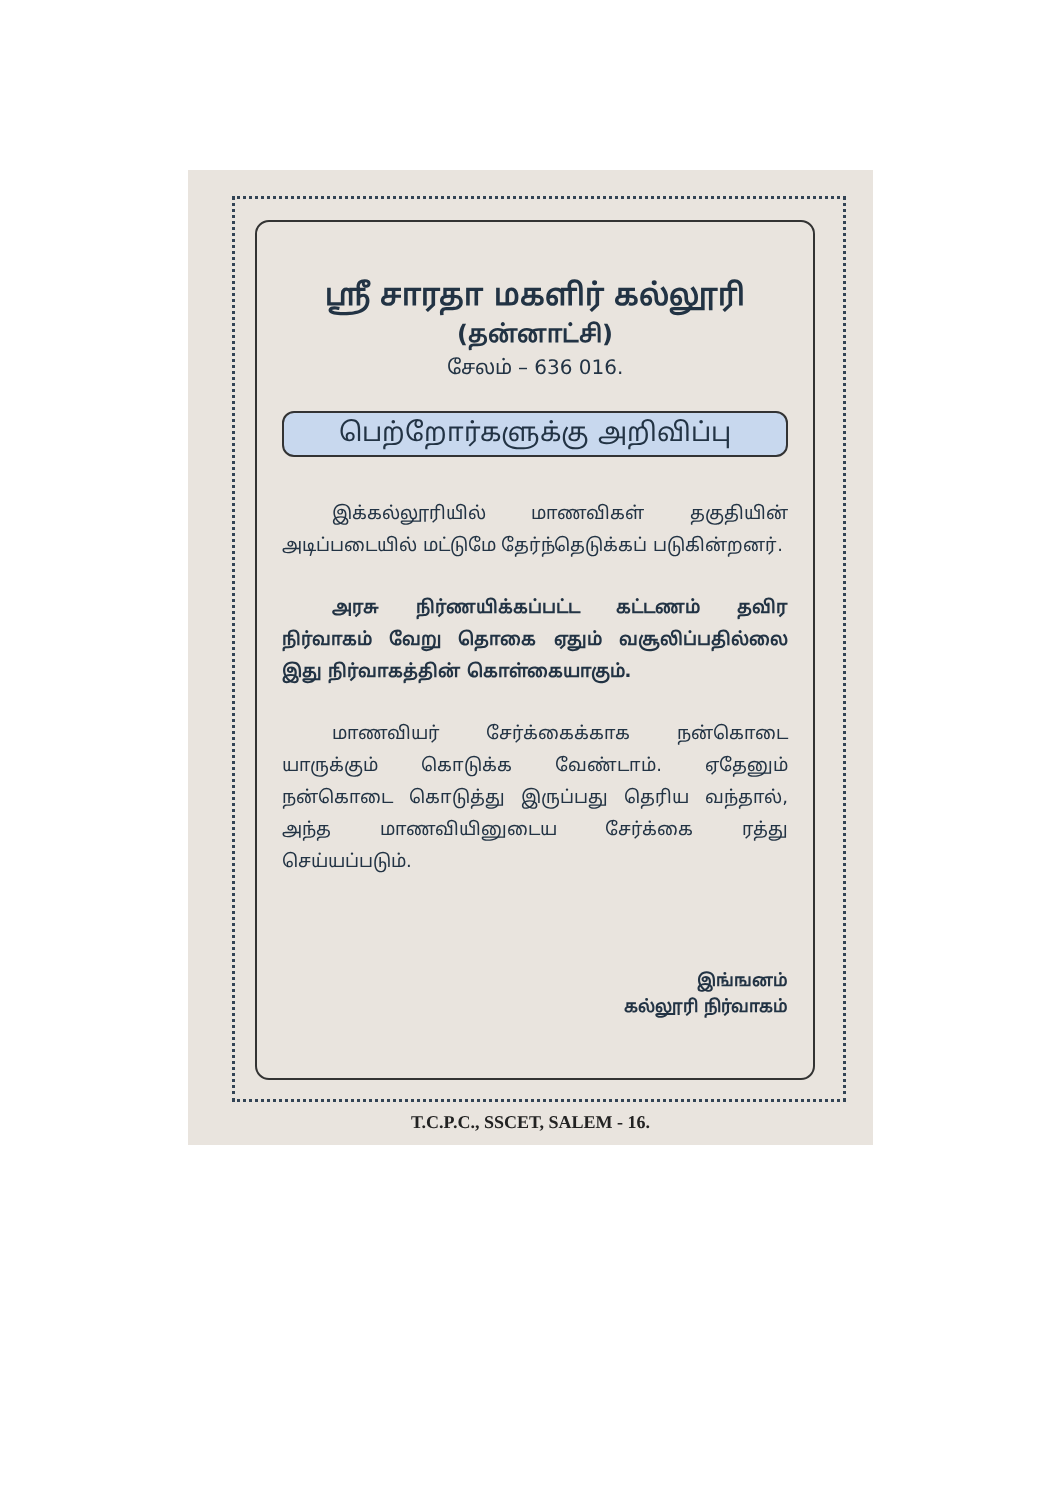ஸ்ரீ சாரதா மகளிர் கல்லூரி
(தன்னாட்சி)
சேலம் – 636 016.
பெற்றோர்களுக்கு அறிவிப்பு
இக்கல்லூரியில் மாணவிகள் தகுதியின் அடிப்படையில் மட்டுமே தேர்ந்தெடுக்கப் படுகின்றனர்.
அரசு நிர்ணயிக்கப்பட்ட கட்டணம் தவிர நிர்வாகம் வேறு தொகை ஏதும் வசூலிப்பதில்லை இது நிர்வாகத்தின் கொள்கையாகும்.
மாணவியர் சேர்க்கைக்காக நன்கொடை யாருக்கும் கொடுக்க வேண்டாம். ஏதேனும் நன்கொடை கொடுத்து இருப்பது தெரிய வந்தால், அந்த மாணவியினுடைய சேர்க்கை ரத்து செய்யப்படும்.
இங்ஙனம்
கல்லூரி நிர்வாகம்
T.C.P.C., SSCET, SALEM - 16.